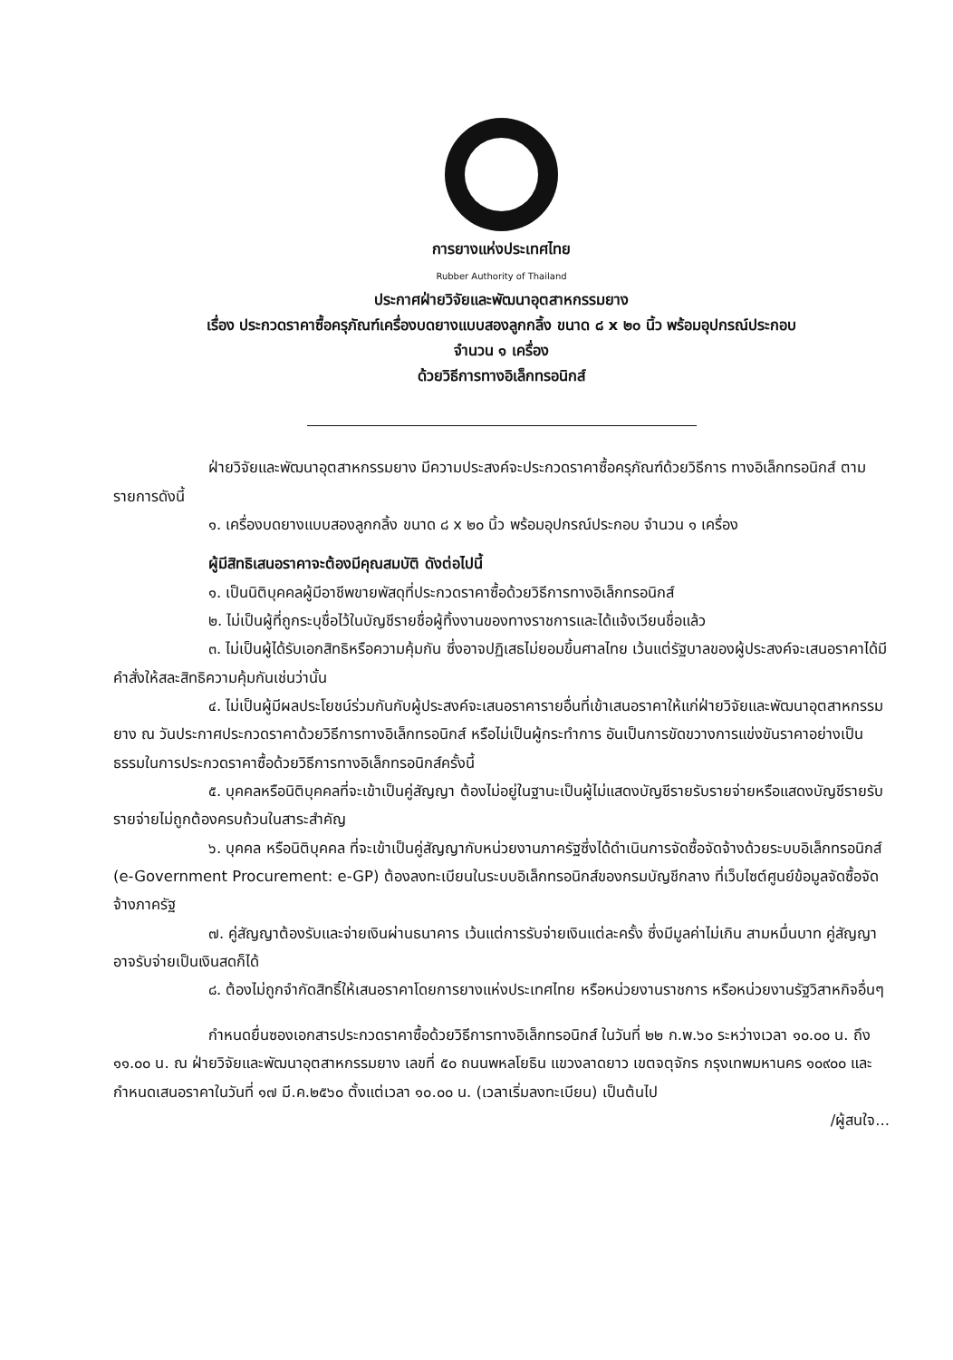การยางแห่งประเทศไทย
Rubber Authority of Thailand
ประกาศฝ่ายวิจัยและพัฒนาอุตสาหกรรมยาง
เรื่อง ประกวดราคาซื้อครุภัณฑ์เครื่องบดยางแบบสองลูกกลิ้ง ขนาด ๘ x ๒๐ นิ้ว พร้อมอุปกรณ์ประกอบ
จำนวน ๑ เครื่อง
ด้วยวิธีการทางอิเล็กทรอนิกส์
ฝ่ายวิจัยและพัฒนาอุตสาหกรรมยาง มีความประสงค์จะประกวดราคาซื้อครุภัณฑ์ด้วยวิธีการ ทางอิเล็กทรอนิกส์ ตามรายการดังนี้
๑. เครื่องบดยางแบบสองลูกกลิ้ง ขนาด ๘ x ๒๐ นิ้ว พร้อมอุปกรณ์ประกอบ จำนวน ๑ เครื่อง
ผู้มีสิทธิเสนอราคาจะต้องมีคุณสมบัติ ดังต่อไปนี้
๑. เป็นนิติบุคคลผู้มีอาชีพขายพัสดุที่ประกวดราคาซื้อด้วยวิธีการทางอิเล็กทรอนิกส์
๒. ไม่เป็นผู้ที่ถูกระบุชื่อไว้ในบัญชีรายชื่อผู้ทิ้งงานของทางราชการและได้แจ้งเวียนชื่อแล้ว
๓. ไม่เป็นผู้ได้รับเอกสิทธิหรือความคุ้มกัน ซึ่งอาจปฏิเสธไม่ยอมขึ้นศาลไทย เว้นแต่รัฐบาลของผู้ประสงค์จะเสนอราคาได้มีคำสั่งให้สละสิทธิความคุ้มกันเช่นว่านั้น
๔. ไม่เป็นผู้มีผลประโยชน์ร่วมกันกับผู้ประสงค์จะเสนอราคารายอื่นที่เข้าเสนอราคาให้แก่ฝ่ายวิจัยและพัฒนาอุตสาหกรรมยาง ณ วันประกาศประกวดราคาด้วยวิธีการทางอิเล็กทรอนิกส์ หรือไม่เป็นผู้กระทำการ อันเป็นการขัดขวางการแข่งขันราคาอย่างเป็นธรรมในการประกวดราคาซื้อด้วยวิธีการทางอิเล็กทรอนิกส์ครั้งนี้
๕. บุคคลหรือนิติบุคคลที่จะเข้าเป็นคู่สัญญา ต้องไม่อยู่ในฐานะเป็นผู้ไม่แสดงบัญชีรายรับรายจ่ายหรือแสดงบัญชีรายรับรายจ่ายไม่ถูกต้องครบถ้วนในสาระสำคัญ
๖. บุคคล หรือนิติบุคคล ที่จะเข้าเป็นคู่สัญญากับหน่วยงานภาครัฐซึ่งได้ดำเนินการจัดซื้อจัดจ้างด้วยระบบอิเล็กทรอนิกส์ (e-Government Procurement: e-GP) ต้องลงทะเบียนในระบบอิเล็กทรอนิกส์ของกรมบัญชีกลาง ที่เว็บไซต์ศูนย์ข้อมูลจัดซื้อจัดจ้างภาครัฐ
๗. คู่สัญญาต้องรับและจ่ายเงินผ่านธนาคาร เว้นแต่การรับจ่ายเงินแต่ละครั้ง ซึ่งมีมูลค่าไม่เกิน สามหมื่นบาท คู่สัญญาอาจรับจ่ายเป็นเงินสดก็ได้
๘. ต้องไม่ถูกจำกัดสิทธิ์ให้เสนอราคาโดยการยางแห่งประเทศไทย หรือหน่วยงานราชการ หรือหน่วยงานรัฐวิสาหกิจอื่นๆ
กำหนดยื่นซองเอกสารประกวดราคาซื้อด้วยวิธีการทางอิเล็กทรอนิกส์ ในวันที่ ๒๒ ก.พ.๖๐ ระหว่างเวลา ๑๐.๐๐ น. ถึง ๑๑.๐๐ น. ณ ฝ่ายวิจัยและพัฒนาอุตสาหกรรมยาง เลขที่ ๕๐ ถนนพหลโยธิน แขวงลาดยาว เขตจตุจักร กรุงเทพมหานคร ๑๐๙๐๐ และกำหนดเสนอราคาในวันที่ ๑๗ มี.ค.๒๕๖๐ ตั้งแต่เวลา ๑๐.๐๐ น. (เวลาเริ่มลงทะเบียน) เป็นต้นไป
/ผู้สนใจ...